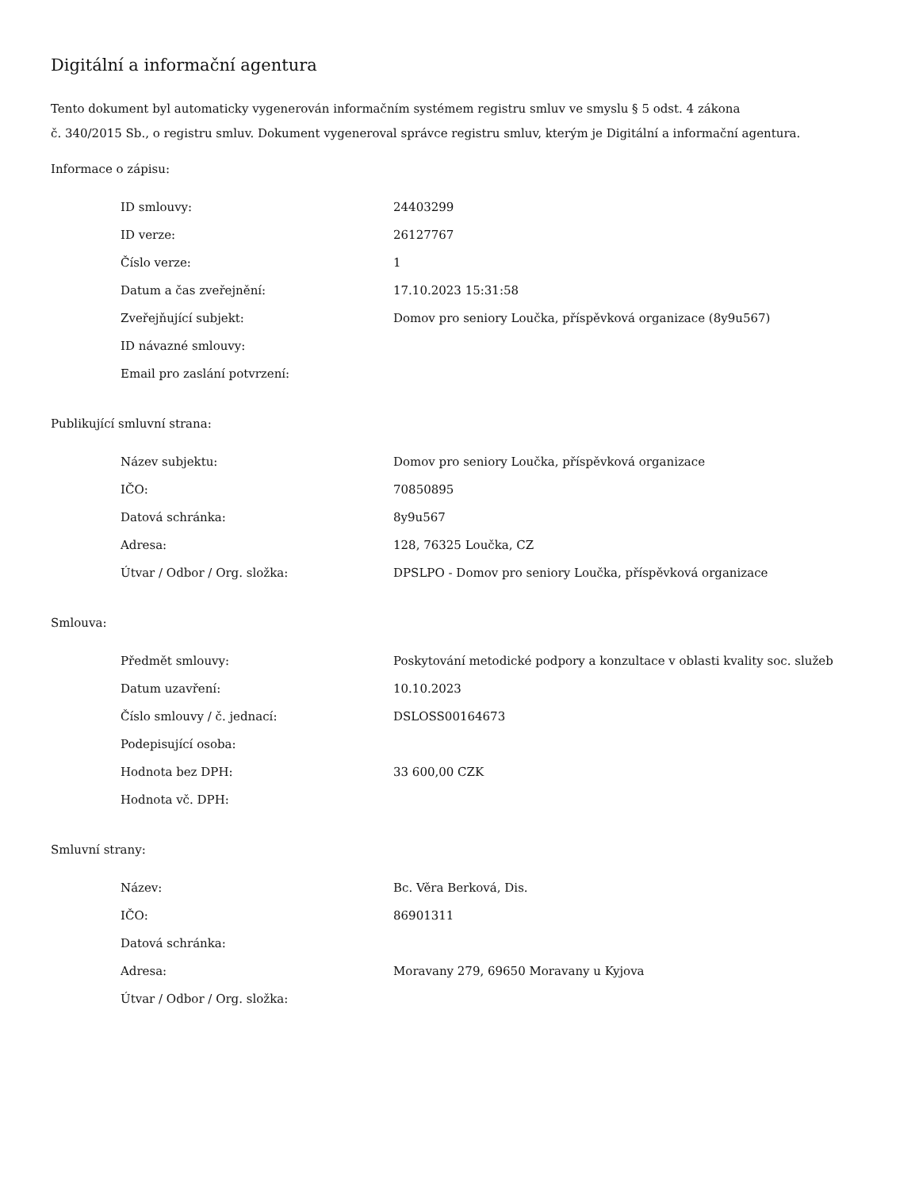Digitální a informační agentura
Tento dokument byl automaticky vygenerován informačním systémem registru smluv ve smyslu § 5 odst. 4 zákona
č. 340/2015 Sb., o registru smluv. Dokument vygeneroval správce registru smluv, kterým je Digitální a informační agentura.
Informace o zápisu:
| ID smlouvy: | 24403299 |
| ID verze: | 26127767 |
| Číslo verze: | 1 |
| Datum a čas zveřejnění: | 17.10.2023 15:31:58 |
| Zveřejňující subjekt: | Domov pro seniory Loučka, příspěvková organizace (8y9u567) |
| ID návazné smlouvy: | |
| Email pro zaslání potvrzení: | |
Publikující smluvní strana:
| Název subjektu: | Domov pro seniory Loučka, příspěvková organizace |
| IČO: | 70850895 |
| Datová schránka: | 8y9u567 |
| Adresa: | 128, 76325 Loučka, CZ |
| Útvar / Odbor / Org. složka: | DPSLPO - Domov pro seniory Loučka, příspěvková organizace |
Smlouva:
| Předmět smlouvy: | Poskytování metodické podpory a konzultace v oblasti kvality soc. služeb |
| Datum uzavření: | 10.10.2023 |
| Číslo smlouvy / č. jednací: | DSLOSS00164673 |
| Podepisující osoba: | |
| Hodnota bez DPH: | 33 600,00 CZK |
| Hodnota vč. DPH: | |
Smluvní strany:
| Název: | Bc. Věra Berková, Dis. |
| IČO: | 86901311 |
| Datová schránka: | |
| Adresa: | Moravany 279, 69650 Moravany u Kyjova |
| Útvar / Odbor / Org. složka: | |